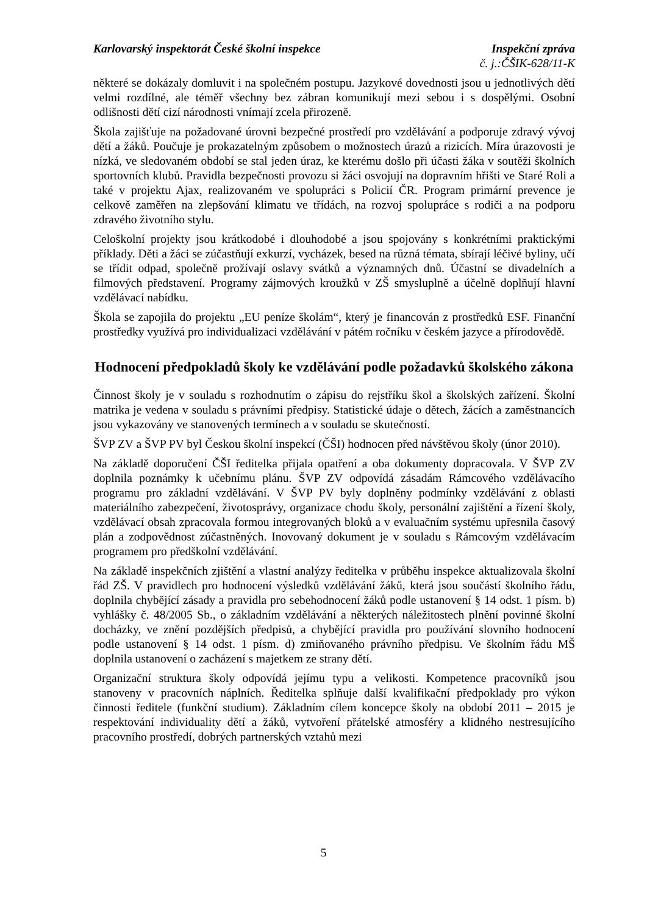Karlovarský inspektorát České školní inspekce Inspekční zpráva
č. j.:ČŠIK-628/11-K
některé se dokázaly domluvit i na společném postupu. Jazykové dovednosti jsou u jednotlivých dětí velmi rozdílné, ale téměř všechny bez zábran komunikují mezi sebou i s dospělými. Osobní odlišnosti dětí cizí národnosti vnímají zcela přirozeně.
Škola zajišťuje na požadované úrovni bezpečné prostředí pro vzdělávání a podporuje zdravý vývoj dětí a žáků. Poučuje je prokazatelným způsobem o možnostech úrazů a rizicích. Míra úrazovosti je nízká, ve sledovaném období se stal jeden úraz, ke kterému došlo při účasti žáka v soutěži školních sportovních klubů. Pravidla bezpečnosti provozu si žáci osvojují na dopravním hřišti ve Staré Roli a také v projektu Ajax, realizovaném ve spolupráci s Policií ČR. Program primární prevence je celkově zaměřen na zlepšování klimatu ve třídách, na rozvoj spolupráce s rodiči a na podporu zdravého životního stylu.
Celoškolní projekty jsou krátkodobé i dlouhodobé a jsou spojovány s konkrétními praktickými příklady. Děti a žáci se zúčastňují exkurzí, vycházek, besed na různá témata, sbírají léčivé byliny, učí se třídit odpad, společně prožívají oslavy svátků a významných dnů. Účastní se divadelních a filmových představení. Programy zájmových kroužků v ZŠ smysluplně a účelně doplňují hlavní vzdělávací nabídku.
Škola se zapojila do projektu „EU peníze školám“, který je financován z prostředků ESF. Finanční prostředky využívá pro individualizaci vzdělávání v pátém ročníku v českém jazyce a přírodovědě.
Hodnocení předpokladů školy ke vzdělávání podle požadavků školského zákona
Činnost školy je v souladu s rozhodnutím o zápisu do rejstříku škol a školských zařízení. Školní matrika je vedena v souladu s právními předpisy. Statistické údaje o dětech, žácích a zaměstnancích jsou vykazovány ve stanovených termínech a v souladu se skutečností.
ŠVP ZV a ŠVP PV byl Českou školní inspekcí (ČŠI) hodnocen před návštěvou školy (únor 2010).
Na základě doporučení ČŠI ředitelka přijala opatření a oba dokumenty dopracovala. V ŠVP ZV doplnila poznámky k učebnímu plánu. ŠVP ZV odpovídá zásadám Rámcového vzdělávacího programu pro základní vzdělávání. V ŠVP PV byly doplněny podmínky vzdělávání z oblasti materiálního zabezpečení, životosprávy, organizace chodu školy, personální zajištění a řízení školy, vzdělávací obsah zpracovala formou integrovaných bloků a v evaluačním systému upřesnila časový plán a zodpovědnost zúčastněných. Inovovaný dokument je v souladu s Rámcovým vzdělávacím programem pro předškolní vzdělávání.
Na základě inspekčních zjištění a vlastní analýzy ředitelka v průběhu inspekce aktualizovala školní řád ZŠ. V pravidlech pro hodnocení výsledků vzdělávání žáků, která jsou součástí školního řádu, doplnila chybějící zásady a pravidla pro sebehodnocení žáků podle ustanovení § 14 odst. 1 písm. b) vyhlášky č. 48/2005 Sb., o základním vzdělávání a některých náležitostech plnění povinné školní docházky, ve znění pozdějších předpisů, a chybějící pravidla pro používání slovního hodnocení podle ustanovení § 14 odst. 1 písm. d) zmiňovaného právního předpisu. Ve školním řádu MŠ doplnila ustanovení o zacházení s majetkem ze strany dětí.
Organizační struktura školy odpovídá jejímu typu a velikosti. Kompetence pracovníků jsou stanoveny v pracovních náplních. Ředitelka splňuje další kvalifikační předpoklady pro výkon činnosti ředitele (funkční studium). Základním cílem koncepce školy na období 2011 – 2015 je respektování individuality dětí a žáků, vytvoření přátelské atmosféry a klidného nestresujícího pracovního prostředí, dobrých partnerských vztahů mezi
5